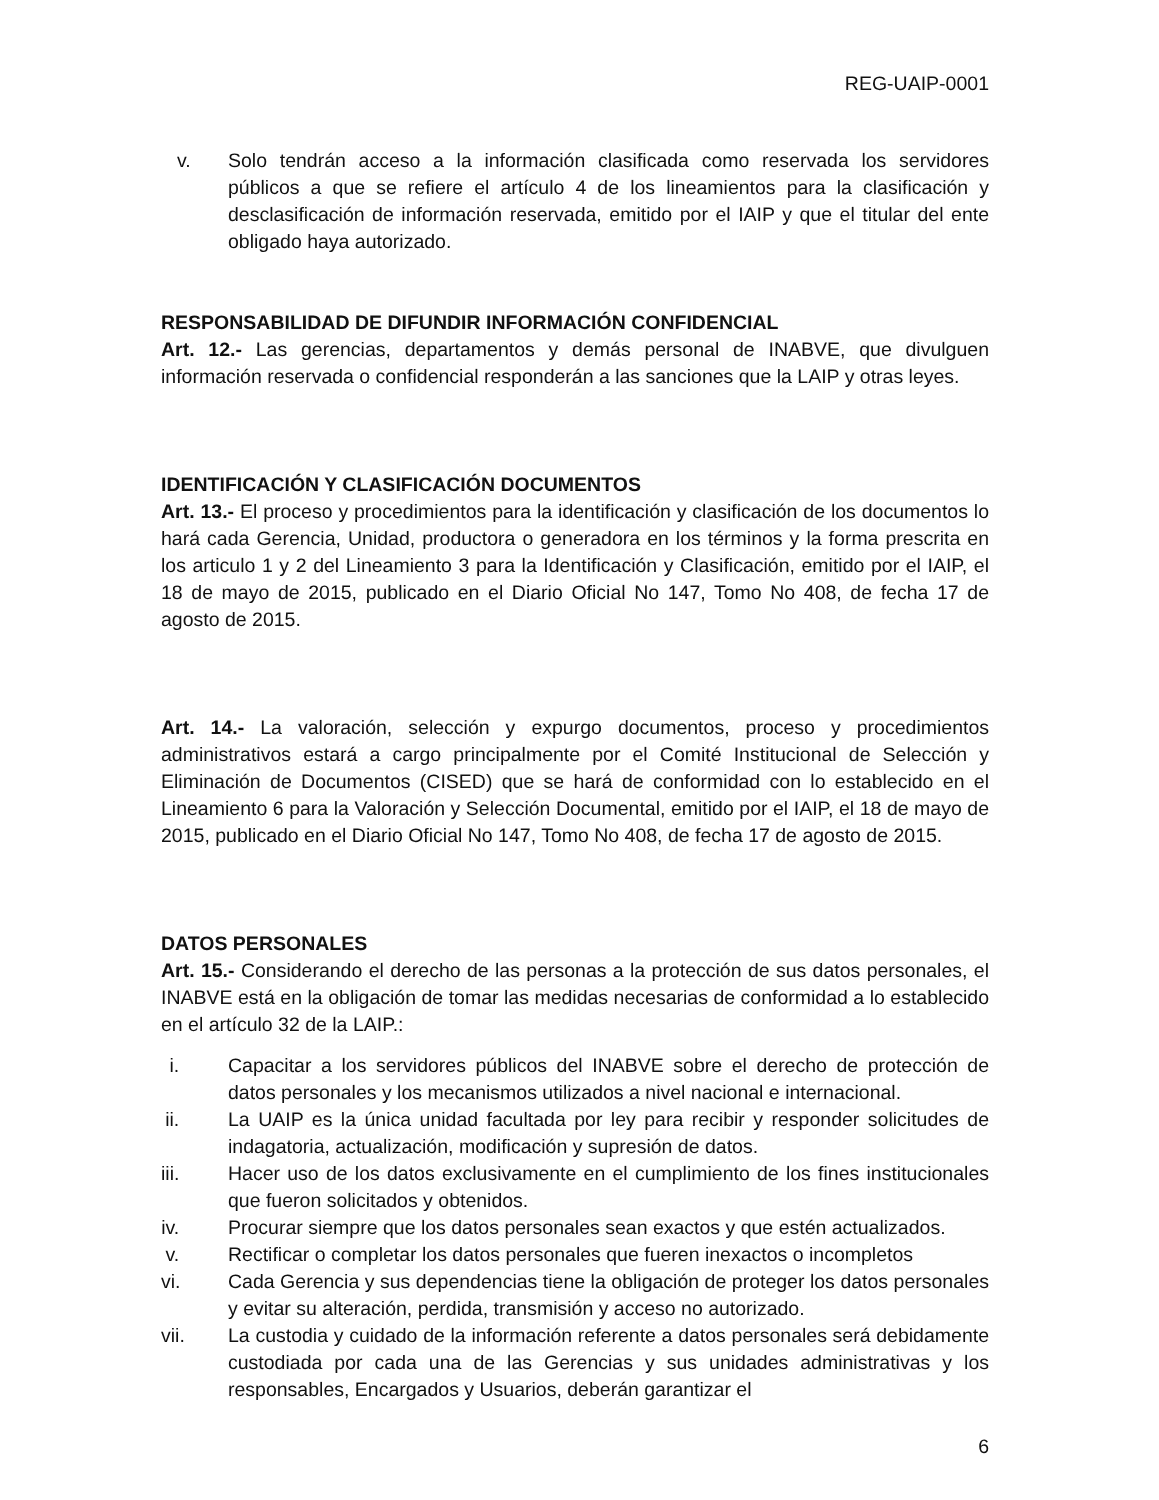REG-UAIP-0001
v. Solo tendrán acceso a la información clasificada como reservada los servidores públicos a que se refiere el artículo 4 de los lineamientos para la clasificación y desclasificación de información reservada, emitido por el IAIP y que el titular del ente obligado haya autorizado.
RESPONSABILIDAD DE DIFUNDIR INFORMACIÓN CONFIDENCIAL
Art. 12.- Las gerencias, departamentos y demás personal de INABVE, que divulguen información reservada o confidencial responderán a las sanciones que la LAIP y otras leyes.
IDENTIFICACIÓN Y CLASIFICACIÓN DOCUMENTOS
Art. 13.- El proceso y procedimientos para la identificación y clasificación de los documentos lo hará cada Gerencia, Unidad, productora o generadora en los términos y la forma prescrita en los articulo 1 y 2 del Lineamiento 3 para la Identificación y Clasificación, emitido por el IAIP, el 18 de mayo de 2015, publicado en el Diario Oficial No 147, Tomo No 408, de fecha 17 de agosto de 2015.
Art. 14.- La valoración, selección y expurgo documentos, proceso y procedimientos administrativos estará a cargo principalmente por el Comité Institucional de Selección y Eliminación de Documentos (CISED) que se hará de conformidad con lo establecido en el Lineamiento 6 para la Valoración y Selección Documental, emitido por el IAIP, el 18 de mayo de 2015, publicado en el Diario Oficial No 147, Tomo No 408, de fecha 17 de agosto de 2015.
DATOS PERSONALES
Art. 15.- Considerando el derecho de las personas a la protección de sus datos personales, el INABVE está en la obligación de tomar las medidas necesarias de conformidad a lo establecido en el artículo 32 de la LAIP.:
i. Capacitar a los servidores públicos del INABVE sobre el derecho de protección de datos personales y los mecanismos utilizados a nivel nacional e internacional.
ii. La UAIP es la única unidad facultada por ley para recibir y responder solicitudes de indagatoria, actualización, modificación y supresión de datos.
iii. Hacer uso de los datos exclusivamente en el cumplimiento de los fines institucionales que fueron solicitados y obtenidos.
iv. Procurar siempre que los datos personales sean exactos y que estén actualizados.
v. Rectificar o completar los datos personales que fueren inexactos o incompletos
vi. Cada Gerencia y sus dependencias tiene la obligación de proteger los datos personales y evitar su alteración, perdida, transmisión y acceso no autorizado.
vii. La custodia y cuidado de la información referente a datos personales será debidamente custodiada por cada una de las Gerencias y sus unidades administrativas y los responsables, Encargados y Usuarios, deberán garantizar el
6